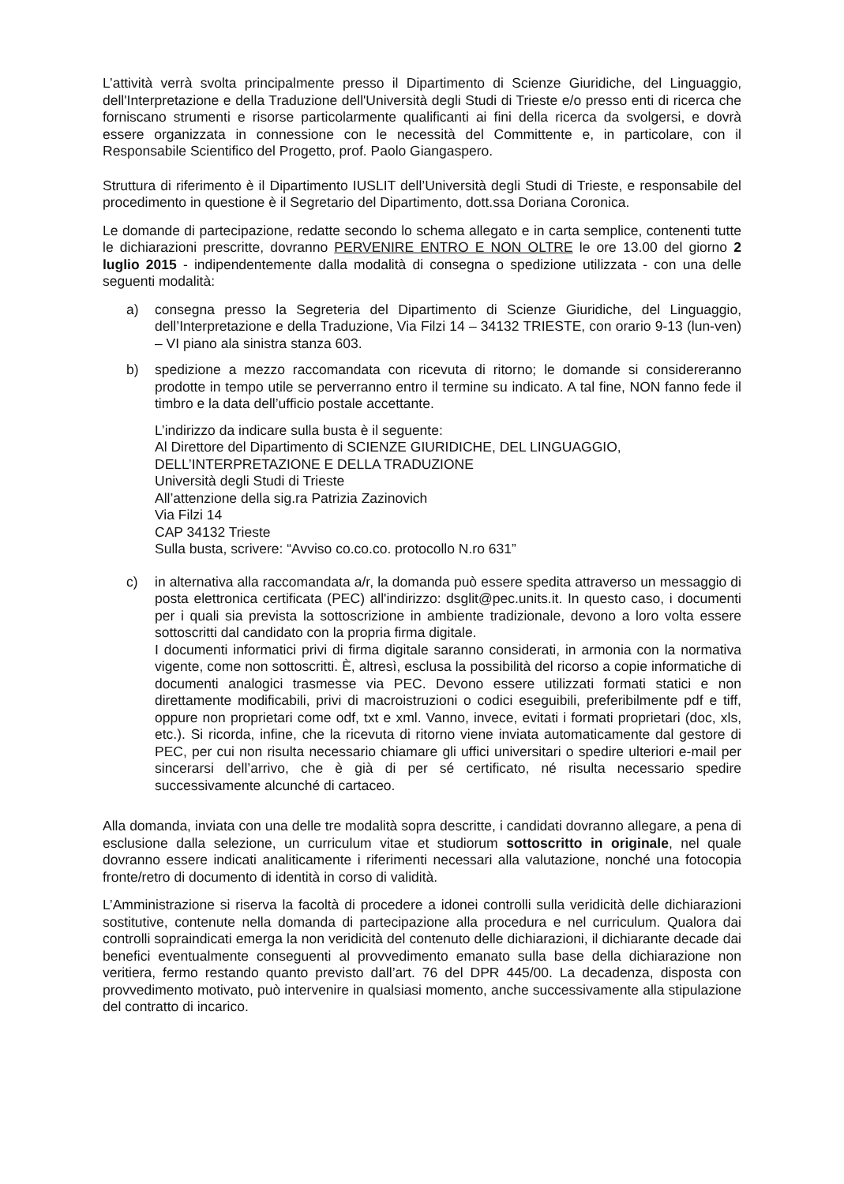L’attività verrà svolta principalmente presso il Dipartimento di Scienze Giuridiche, del Linguaggio, dell'Interpretazione e della Traduzione dell'Università degli Studi di Trieste e/o presso enti di ricerca che forniscano strumenti e risorse particolarmente qualificanti ai fini della ricerca da svolgersi, e dovrà essere organizzata in connessione con le necessità del Committente e, in particolare, con il Responsabile Scientifico del Progetto, prof. Paolo Giangaspero.
Struttura di riferimento è il Dipartimento IUSLIT dell’Università degli Studi di Trieste, e responsabile del procedimento in questione è il Segretario del Dipartimento, dott.ssa Doriana Coronica.
Le domande di partecipazione, redatte secondo lo schema allegato e in carta semplice, contenenti tutte le dichiarazioni prescritte, dovranno PERVENIRE ENTRO E NON OLTRE le ore 13.00 del giorno 2 luglio 2015 - indipendentemente dalla modalità di consegna o spedizione utilizzata - con una delle seguenti modalità:
a) consegna presso la Segreteria del Dipartimento di Scienze Giuridiche, del Linguaggio, dell’Interpretazione e della Traduzione, Via Filzi 14 – 34132 TRIESTE, con orario 9-13 (lun-ven) – VI piano ala sinistra stanza 603.
b) spedizione a mezzo raccomandata con ricevuta di ritorno; le domande si considereranno prodotte in tempo utile se perverranno entro il termine su indicato. A tal fine, NON fanno fede il timbro e la data dell’ufficio postale accettante.
L’indirizzo da indicare sulla busta è il seguente:
Al Direttore del Dipartimento di SCIENZE GIURIDICHE, DEL LINGUAGGIO, DELL’INTERPRETAZIONE E DELLA TRADUZIONE
Università degli Studi di Trieste
All’attenzione della sig.ra Patrizia Zazinovich
Via Filzi 14
CAP 34132 Trieste
Sulla busta, scrivere: “Avviso co.co.co. protocollo N.ro 631”
c) in alternativa alla raccomandata a/r, la domanda può essere spedita attraverso un messaggio di posta elettronica certificata (PEC) all'indirizzo: dsglit@pec.units.it. In questo caso, i documenti per i quali sia prevista la sottoscrizione in ambiente tradizionale, devono a loro volta essere sottoscritti dal candidato con la propria firma digitale.
I documenti informatici privi di firma digitale saranno considerati, in armonia con la normativa vigente, come non sottoscritti. È, altresì, esclusa la possibilità del ricorso a copie informatiche di documenti analogici trasmesse via PEC. Devono essere utilizzati formati statici e non direttamente modificabili, privi di macroistruzioni o codici eseguibili, preferibilmente pdf e tiff, oppure non proprietari come odf, txt e xml. Vanno, invece, evitati i formati proprietari (doc, xls, etc.). Si ricorda, infine, che la ricevuta di ritorno viene inviata automaticamente dal gestore di PEC, per cui non risulta necessario chiamare gli uffici universitari o spedire ulteriori e-mail per sincerarsi dell’arrivo, che è già di per sé certificato, né risulta necessario spedire successivamente alcunché di cartaceo.
Alla domanda, inviata con una delle tre modalità sopra descritte, i candidati dovranno allegare, a pena di esclusione dalla selezione, un curriculum vitae et studiorum sottoscritto in originale, nel quale dovranno essere indicati analiticamente i riferimenti necessari alla valutazione, nonché una fotocopia fronte/retro di documento di identità in corso di validità.
L’Amministrazione si riserva la facoltà di procedere a idonei controlli sulla veridicità delle dichiarazioni sostitutive, contenute nella domanda di partecipazione alla procedura e nel curriculum. Qualora dai controlli sopraindicati emerga la non veridicità del contenuto delle dichiarazioni, il dichiarante decade dai benefici eventualmente conseguenti al provvedimento emanato sulla base della dichiarazione non veritiera, fermo restando quanto previsto dall’art. 76 del DPR 445/00. La decadenza, disposta con provvedimento motivato, può intervenire in qualsiasi momento, anche successivamente alla stipulazione del contratto di incarico.